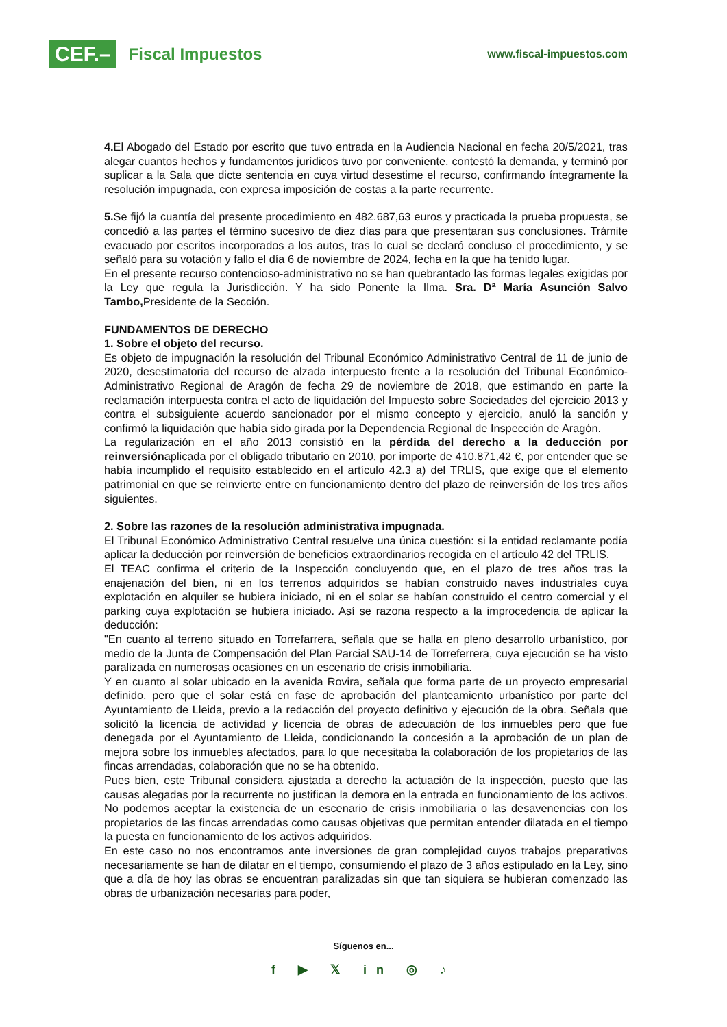CEF.– Fiscal Impuestos
www.fiscal-impuestos.com
4. El Abogado del Estado por escrito que tuvo entrada en la Audiencia Nacional en fecha 20/5/2021, tras alegar cuantos hechos y fundamentos jurídicos tuvo por conveniente, contestó la demanda, y terminó por suplicar a la Sala que dicte sentencia en cuya virtud desestime el recurso, confirmando íntegramente la resolución impugnada, con expresa imposición de costas a la parte recurrente.
5. Se fijó la cuantía del presente procedimiento en 482.687,63 euros y practicada la prueba propuesta, se concedió a las partes el término sucesivo de diez días para que presentaran sus conclusiones. Trámite evacuado por escritos incorporados a los autos, tras lo cual se declaró concluso el procedimiento, y se señaló para su votación y fallo el día 6 de noviembre de 2024, fecha en la que ha tenido lugar.
En el presente recurso contencioso-administrativo no se han quebrantado las formas legales exigidas por la Ley que regula la Jurisdicción. Y ha sido Ponente la Ilma. Sra. Dª María Asunción Salvo Tambo, Presidente de la Sección.
FUNDAMENTOS DE DERECHO
1. Sobre el objeto del recurso.
Es objeto de impugnación la resolución del Tribunal Económico Administrativo Central de 11 de junio de 2020, desestimatoria del recurso de alzada interpuesto frente a la resolución del Tribunal Económico-Administrativo Regional de Aragón de fecha 29 de noviembre de 2018, que estimando en parte la reclamación interpuesta contra el acto de liquidación del Impuesto sobre Sociedades del ejercicio 2013 y contra el subsiguiente acuerdo sancionador por el mismo concepto y ejercicio, anuló la sanción y confirmó la liquidación que había sido girada por la Dependencia Regional de Inspección de Aragón.
La regularización en el año 2013 consistió en la pérdida del derecho a la deducción por reinversiónaplicada por el obligado tributario en 2010, por importe de 410.871,42 €, por entender que se había incumplido el requisito establecido en el artículo 42.3 a) del TRLIS, que exige que el elemento patrimonial en que se reinvierte entre en funcionamiento dentro del plazo de reinversión de los tres años siguientes.
2. Sobre las razones de la resolución administrativa impugnada.
El Tribunal Económico Administrativo Central resuelve una única cuestión: si la entidad reclamante podía aplicar la deducción por reinversión de beneficios extraordinarios recogida en el artículo 42 del TRLIS.
El TEAC confirma el criterio de la Inspección concluyendo que, en el plazo de tres años tras la enajenación del bien, ni en los terrenos adquiridos se habían construido naves industriales cuya explotación en alquiler se hubiera iniciado, ni en el solar se habían construido el centro comercial y el parking cuya explotación se hubiera iniciado. Así se razona respecto a la improcedencia de aplicar la deducción:
"En cuanto al terreno situado en Torrefarrera, señala que se halla en pleno desarrollo urbanístico, por medio de la Junta de Compensación del Plan Parcial SAU-14 de Torreferrera, cuya ejecución se ha visto paralizada en numerosas ocasiones en un escenario de crisis inmobiliaria.
Y en cuanto al solar ubicado en la avenida Rovira, señala que forma parte de un proyecto empresarial definido, pero que el solar está en fase de aprobación del planteamiento urbanístico por parte del Ayuntamiento de Lleida, previo a la redacción del proyecto definitivo y ejecución de la obra. Señala que solicitó la licencia de actividad y licencia de obras de adecuación de los inmuebles pero que fue denegada por el Ayuntamiento de Lleida, condicionando la concesión a la aprobación de un plan de mejora sobre los inmuebles afectados, para lo que necesitaba la colaboración de los propietarios de las fincas arrendadas, colaboración que no se ha obtenido.
Pues bien, este Tribunal considera ajustada a derecho la actuación de la inspección, puesto que las causas alegadas por la recurrente no justifican la demora en la entrada en funcionamiento de los activos. No podemos aceptar la existencia de un escenario de crisis inmobiliaria o las desavenencias con los propietarios de las fincas arrendadas como causas objetivas que permitan entender dilatada en el tiempo la puesta en funcionamiento de los activos adquiridos.
En este caso no nos encontramos ante inversiones de gran complejidad cuyos trabajos preparativos necesariamente se han de dilatar en el tiempo, consumiendo el plazo de 3 años estipulado en la Ley, sino que a día de hoy las obras se encuentran paralizadas sin que tan siquiera se hubieran comenzado las obras de urbanización necesarias para poder,
Síguenos en...
f ▶ 𝕏 in ◎ ♪